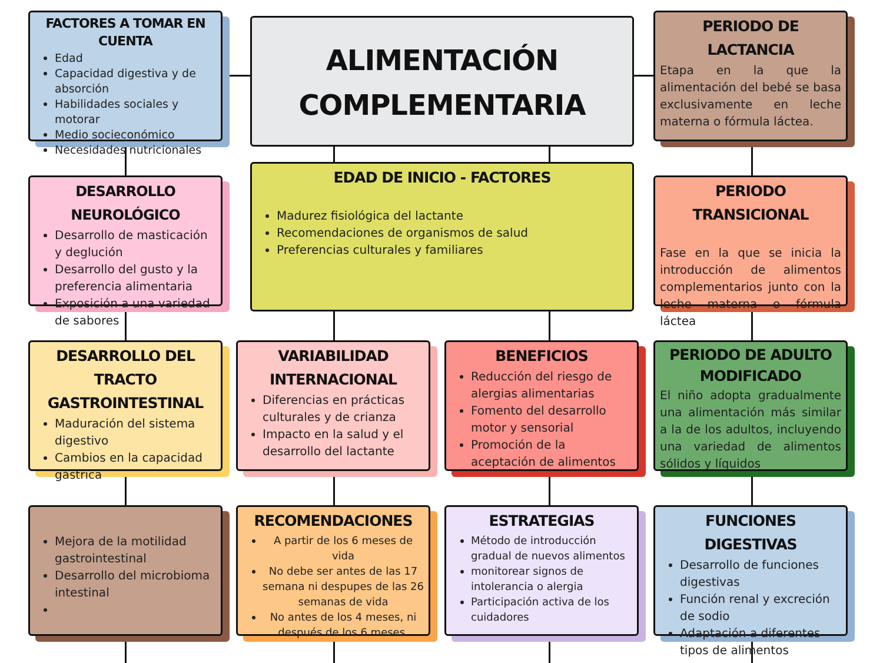FACTORES A TOMAR EN CUENTA
Edad
Capacidad digestiva y de absorción
Habilidades sociales y motorar
Medio socieconómico
Necesidades nutricionales
ALIMENTACIÓN
COMPLEMENTARIA
PERIODO DE LACTANCIA
Etapa en la que la alimentación del bebé se basa exclusivamente en leche materna o fórmula láctea.
DESARROLLO NEUROLÓGICO
Desarrollo de masticación y deglución
Desarrollo del gusto y la preferencia alimentaria
Exposición a una variedad de sabores
EDAD DE INICIO - FACTORES
Madurez fisiológica del lactante
Recomendaciones de organismos de salud
Preferencias culturales y familiares
PERIODO TRANSICIONAL
Fase en la que se inicia la introducción de alimentos complementarios junto con la leche materna o fórmula láctea
DESARROLLO DEL TRACTO GASTROINTESTINAL
Maduración del sistema digestivo
Cambios en la capacidad gástrica
VARIABILIDAD INTERNACIONAL
Diferencias en prácticas culturales y de crianza
Impacto en la salud y el desarrollo del lactante
BENEFICIOS
Reducción del riesgo de alergias alimentarias
Fomento del desarrollo motor y sensorial
Promoción de la aceptación de alimentos
PERIODO DE ADULTO MODIFICADO
El niño adopta gradualmente una alimentación más similar a la de los adultos, incluyendo una variedad de alimentos sólidos y líquidos
Mejora de la motilidad gastrointestinal
Desarrollo del microbioma intestinal
RECOMENDACIONES
A partir de los 6 meses de vida
No debe ser antes de las 17 semana ni despupes de las 26 semanas de vida
No antes de los 4 meses, ni después de los 6 meses.
ESTRATEGIAS
Método de introducción gradual de nuevos alimentos
monitorear signos de intolerancia o alergia
Participación activa de los cuidadores
FUNCIONES DIGESTIVAS
Desarrollo de funciones digestivas
Función renal y excreción de sodio
Adaptación a diferentes tipos de alimentos